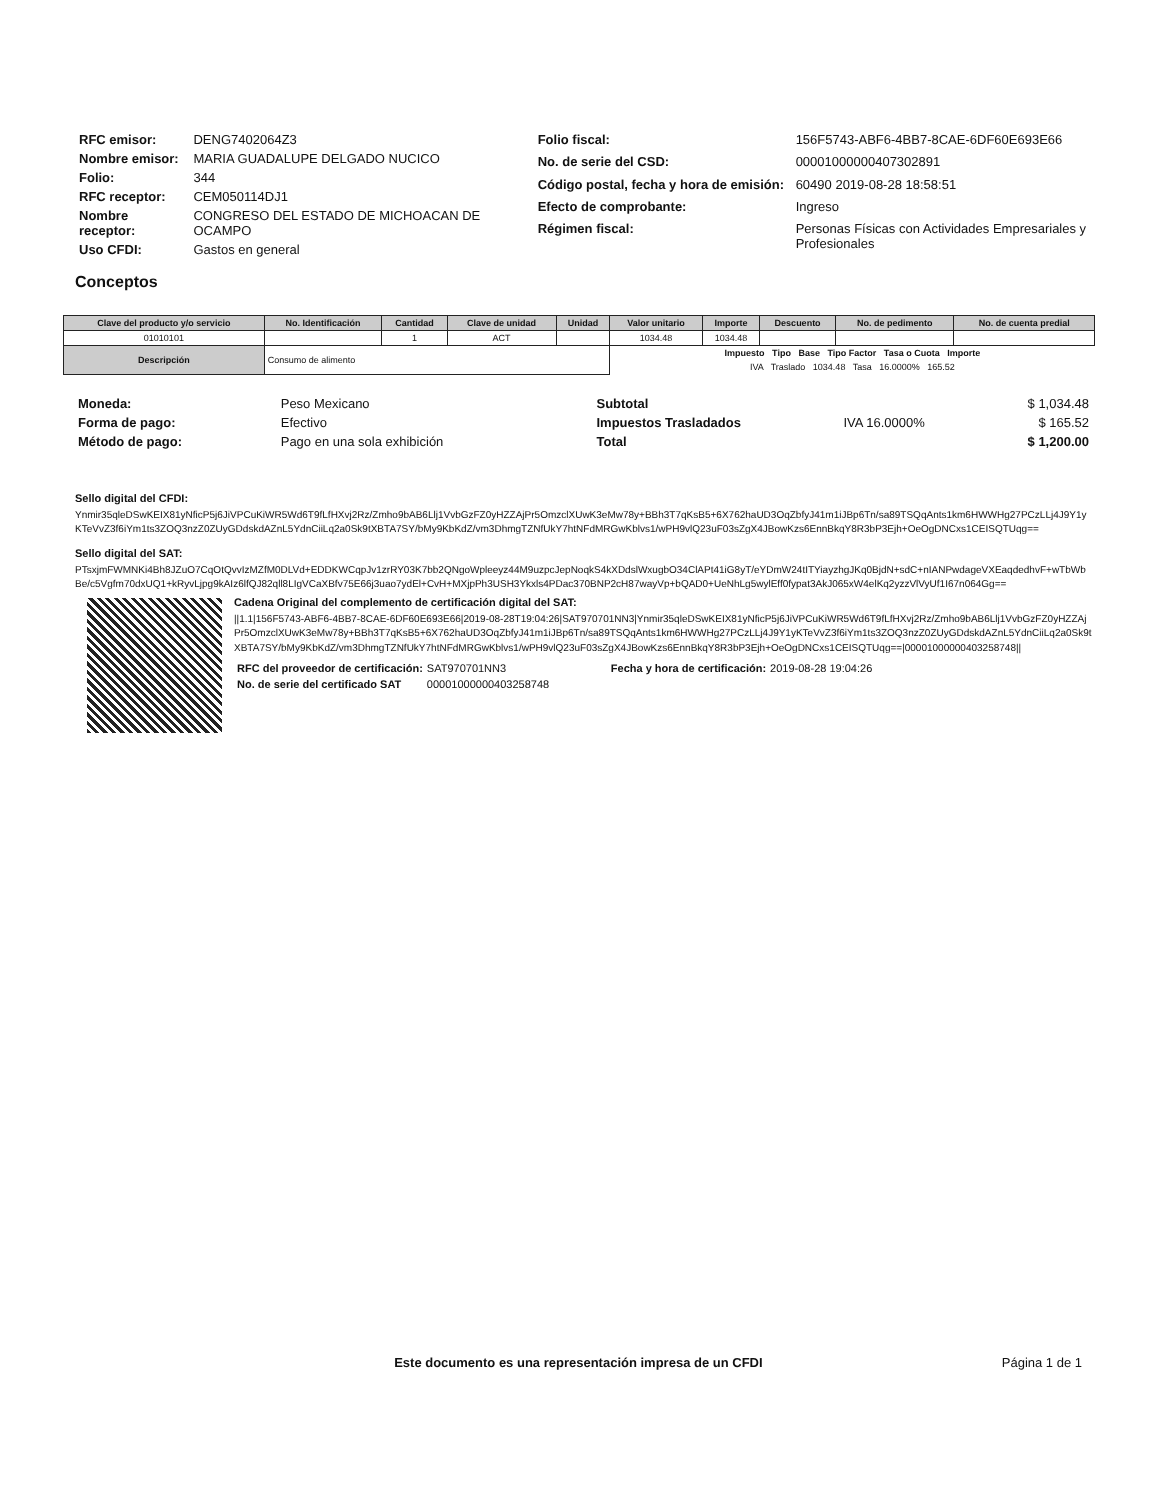| RFC emisor: | DENG7402064Z3 |
| Nombre emisor: | MARIA GUADALUPE DELGADO NUCICO |
| Folio: | 344 |
| RFC receptor: | CEM050114DJ1 |
| Nombre receptor: | CONGRESO DEL ESTADO DE MICHOACAN DE OCAMPO |
| Uso CFDI: | Gastos en general |
| Folio fiscal: | 156F5743-ABF6-4BB7-8CAE-6DF60E693E66 |
| No. de serie del CSD: | 00001000000407302891 |
| Código postal, fecha y hora de emisión: | 60490 2019-08-28 18:58:51 |
| Efecto de comprobante: | Ingreso |
| Régimen fiscal: | Personas Físicas con Actividades Empresariales y Profesionales |
Conceptos
| Clave del producto y/o servicio | No. Identificación | Cantidad | Clave de unidad | Unidad | Valor unitario | Importe | Descuento | No. de pedimento | No. de cuenta predial |
| --- | --- | --- | --- | --- | --- | --- | --- | --- | --- |
| 01010101 | | 1 | ACT | | 1034.48 | 1034.48 | | | |
| Descripción | Consumo de alimento | | | | Impuesto Tipo Base Tipo Factor Tasa o Cuota Importe | | | | |
| | | | | | IVA Traslado 1034.48 Tasa 16.0000% 165.52 | | | | |
| Moneda: | Peso Mexicano |
| Forma de pago: | Efectivo |
| Método de pago: | Pago en una sola exhibición |
| Subtotal | | $ 1,034.48 |
| Impuestos Trasladados | IVA 16.0000% | $ 165.52 |
| Total | | $ 1,200.00 |
Sello digital del CFDI:
Ynmir35qleDSwKEIX81yNficP5j6JiVPCuKiWR5Wd6T9fLfHXvj2Rz/Zmho9bAB6Llj1VvbGzFZ0yHZZAjPr5OmzclXUwK3eMw78y+BBh3T7qKsB5+6X762haUD3OqZbfyJ41m1iJBp6Tn/sa89TSQqAnts1km6HWWHg27PCzLLj4J9Y1yKTeVvZ3f6iYm1ts3ZOQ3nzZ0ZUyGDdskdAZnL5YdnCiiLq2a0Sk9tXBTA7SY/bMy9KbKdZ/vm3DhmgTZNfUkY7htNFdMRGwKblvs1/wPH9vlQ23uF03sZgX4JBowKzs6EnnBkqY8R3bP3Ejh+OeOgDNCxs1CEISQTUqg==
Sello digital del SAT:
PTsxjmFWMNKi4Bh8JZuO7CqOtQvvIzMZfM0DLVd+EDDKWCqpJv1zrRY03K7bb2QNgoWpleeyz44M9uzpcJepNoqkS4kXDdslWxugbO34ClAPt41iG8yT/eYDmW24tITYiayzhgJKq0BjdN+sdC+nIANPwdageVXEaqdedhvF+wTbWbBe/c5Vgfm70dxUQ1+kRyvLjpg9kAIz6lfQJ82qll8LIgVCaXBfv75E66j3uao7ydEl+CvH+MXjpPh3USH3Ykxls4PDac370BNP2cH87wayVp+bQAD0+UeNhLg5wylEff0fypat3AkJ065xW4elKq2yzzVlVyUf1I67n064Gg==
Cadena Original del complemento de certificación digital del SAT:
||1.1|156F5743-ABF6-4BB7-8CAE-6DF60E693E66|2019-08-28T19:04:26|SAT970701NN3|Ynmir35qleDSwKEIX81yNficP5j6JiVPCuKiWR5Wd6T9fLfHXvj2Rz/Zmho9bAB6Llj1VvbGzFZ0yHZZAjPr5OmzclXUwK3eMw78y+BBh3T7qKsB5+6X762haUD3OqZbfyJ41m1iJBp6Tn/sa89TSQqAnts1km6HWWHg27PCzLLj4J9Y1yKTeVvZ3f6iYm1ts3ZOQ3nzZ0ZUyGDdskdAZnL5YdnCiiLq2a0Sk9tXBTA7SY/bMy9KbKdZ/vm3DhmgTZNfUkY7htNFdMRGwKblvs1/wPH9vlQ23uF03sZgX4JBowKzs6EnnBkqY8R3bP3Ejh+OeOgDNCxs1CEISQTUqg==|00001000000403258748||
| RFC del proveedor de certificación: | SAT970701NN3 | Fecha y hora de certificación: | 2019-08-28 19:04:26 |
| No. de serie del certificado SAT | 00001000000403258748 | | |
Este documento es una representación impresa de un CFDI
Página 1 de 1